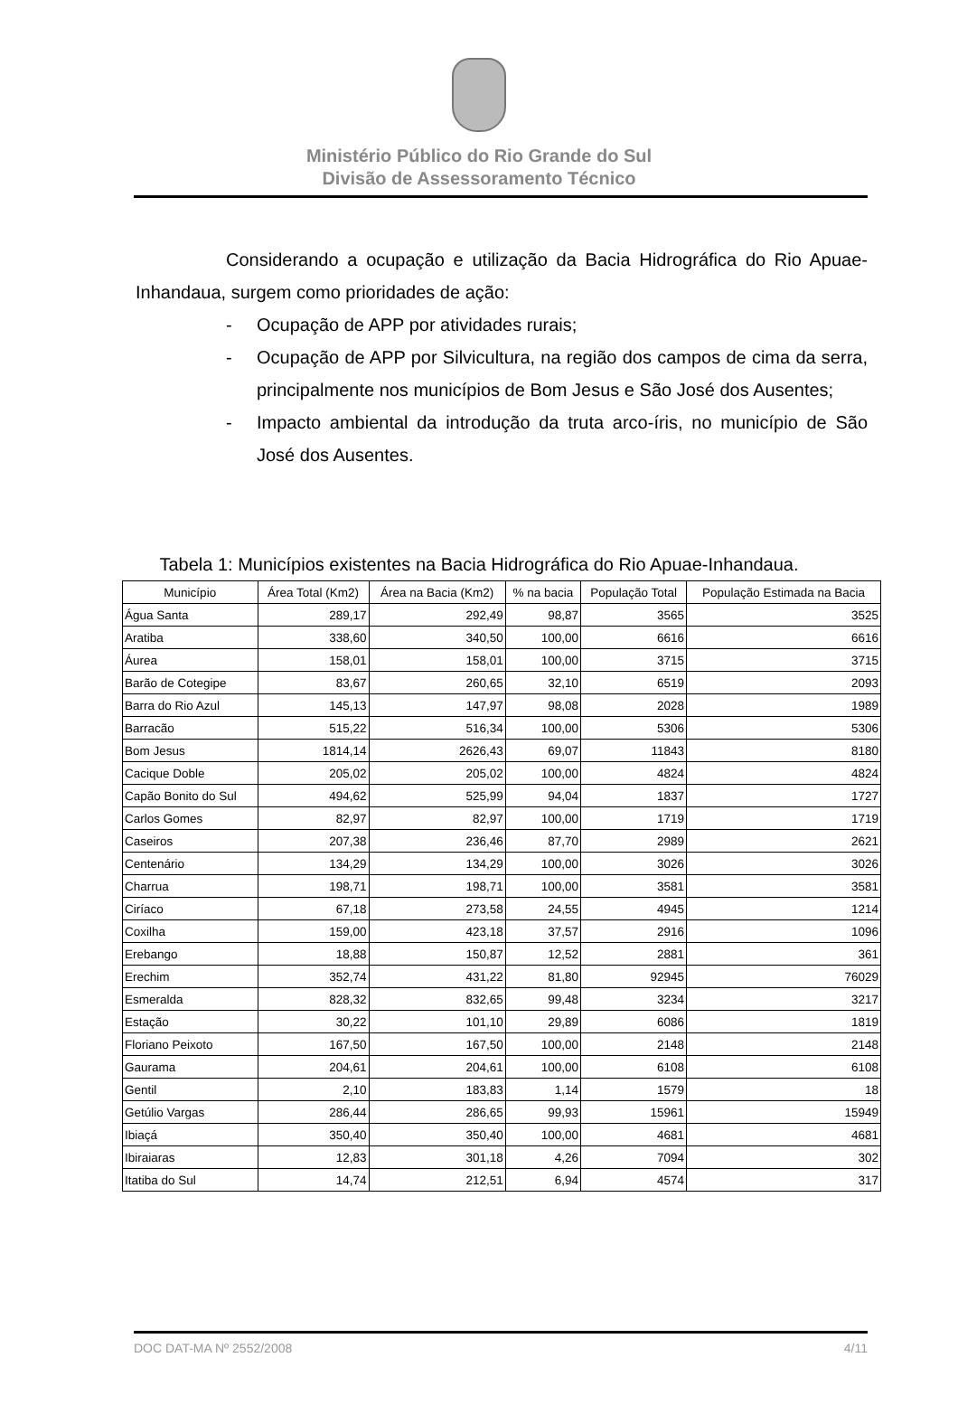Ministério Público do Rio Grande do Sul
Divisão de Assessoramento Técnico
Considerando a ocupação e utilização da Bacia Hidrográfica do Rio Apuae-Inhandaua, surgem como prioridades de ação:
- Ocupação de APP por atividades rurais;
- Ocupação de APP por Silvicultura, na região dos campos de cima da serra, principalmente nos municípios de Bom Jesus e São José dos Ausentes;
- Impacto ambiental da introdução da truta arco-íris, no município de São José dos Ausentes.
Tabela 1: Municípios existentes na Bacia Hidrográfica do Rio Apuae-Inhandaua.
| Município | Área Total (Km2) | Área na Bacia (Km2) | % na bacia | População Total | População Estimada na Bacia |
| --- | --- | --- | --- | --- | --- |
| Água Santa | 289,17 | 292,49 | 98,87 | 3565 | 3525 |
| Aratiba | 338,60 | 340,50 | 100,00 | 6616 | 6616 |
| Áurea | 158,01 | 158,01 | 100,00 | 3715 | 3715 |
| Barão de Cotegipe | 83,67 | 260,65 | 32,10 | 6519 | 2093 |
| Barra do Rio Azul | 145,13 | 147,97 | 98,08 | 2028 | 1989 |
| Barracão | 515,22 | 516,34 | 100,00 | 5306 | 5306 |
| Bom Jesus | 1814,14 | 2626,43 | 69,07 | 11843 | 8180 |
| Cacique Doble | 205,02 | 205,02 | 100,00 | 4824 | 4824 |
| Capão Bonito do Sul | 494,62 | 525,99 | 94,04 | 1837 | 1727 |
| Carlos Gomes | 82,97 | 82,97 | 100,00 | 1719 | 1719 |
| Caseiros | 207,38 | 236,46 | 87,70 | 2989 | 2621 |
| Centenário | 134,29 | 134,29 | 100,00 | 3026 | 3026 |
| Charrua | 198,71 | 198,71 | 100,00 | 3581 | 3581 |
| Ciríaco | 67,18 | 273,58 | 24,55 | 4945 | 1214 |
| Coxilha | 159,00 | 423,18 | 37,57 | 2916 | 1096 |
| Erebango | 18,88 | 150,87 | 12,52 | 2881 | 361 |
| Erechim | 352,74 | 431,22 | 81,80 | 92945 | 76029 |
| Esmeralda | 828,32 | 832,65 | 99,48 | 3234 | 3217 |
| Estação | 30,22 | 101,10 | 29,89 | 6086 | 1819 |
| Floriano Peixoto | 167,50 | 167,50 | 100,00 | 2148 | 2148 |
| Gaurama | 204,61 | 204,61 | 100,00 | 6108 | 6108 |
| Gentil | 2,10 | 183,83 | 1,14 | 1579 | 18 |
| Getúlio Vargas | 286,44 | 286,65 | 99,93 | 15961 | 15949 |
| Ibiaçá | 350,40 | 350,40 | 100,00 | 4681 | 4681 |
| Ibiraiaras | 12,83 | 301,18 | 4,26 | 7094 | 302 |
| Itatiba do Sul | 14,74 | 212,51 | 6,94 | 4574 | 317 |
DOC DAT-MA Nº 2552/2008 4/11